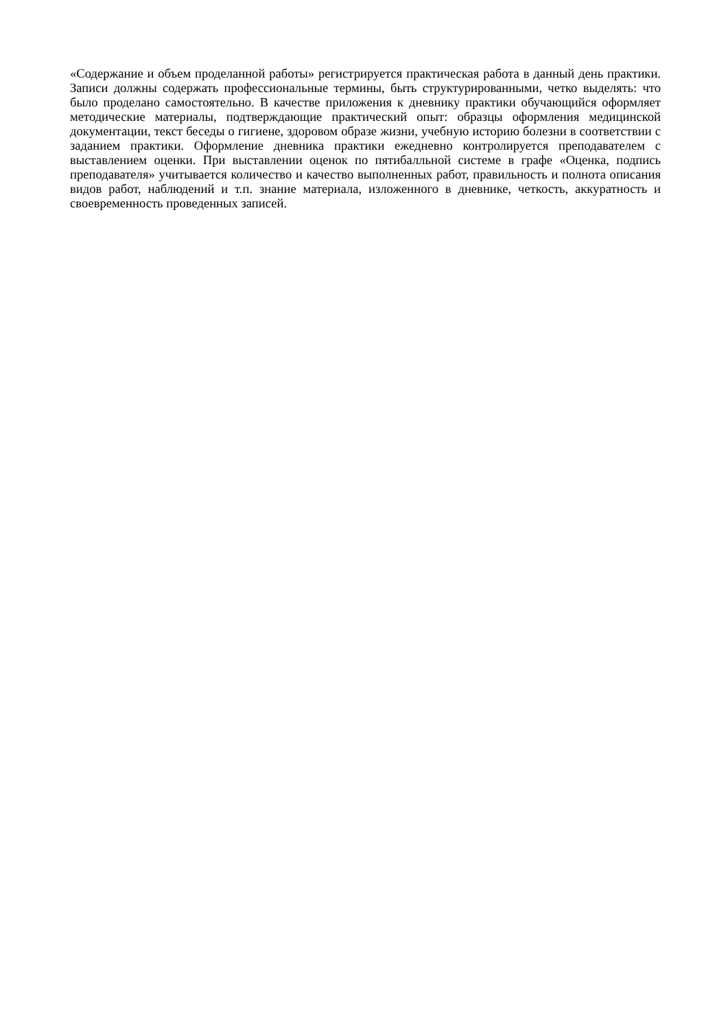«Содержание и объем проделанной работы» регистрируется практическая работа в данный день практики. Записи должны содержать профессиональные термины, быть структурированными, четко выделять: что было проделано самостоятельно. В качестве приложения к дневнику практики обучающийся оформляет методические материалы, подтверждающие практический опыт: образцы оформления медицинской документации, текст беседы о гигиене, здоровом образе жизни, учебную историю болезни в соответствии с заданием практики. Оформление дневника практики ежедневно контролируется преподавателем с выставлением оценки. При выставлении оценок по пятибалльной системе в графе «Оценка, подпись преподавателя» учитывается количество и качество выполненных работ, правильность и полнота описания видов работ, наблюдений и т.п. знание материала, изложенного в дневнике, четкость, аккуратность и своевременность проведенных записей.